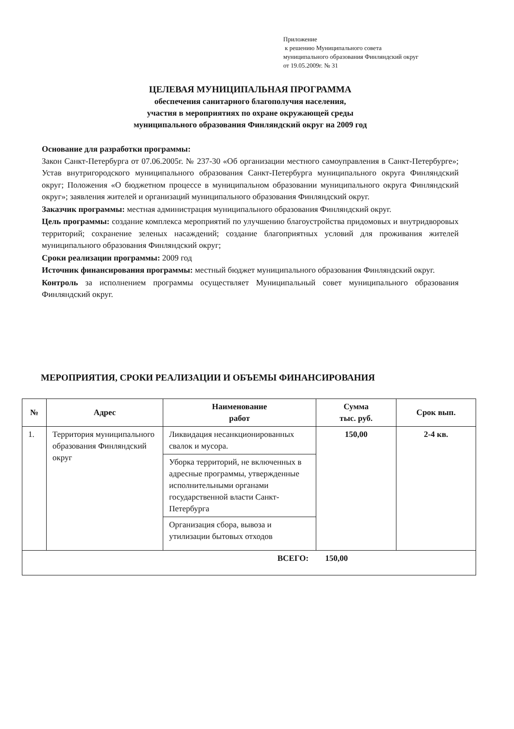Приложение
к решению Муниципального совета
муниципального образования Финляндский округ
от 19.05.2009г. № 31
ЦЕЛЕВАЯ МУНИЦИПАЛЬНАЯ ПРОГРАММА
обеспечения санитарного благополучия населения,
участия в мероприятиях по охране окружающей среды
муниципального образования Финляндский округ на 2009 год
Основание для разработки программы:
Закон Санкт-Петербурга от 07.06.2005г. № 237-30 «Об организации местного самоуправления в Санкт-Петербурге»; Устав внутригородского муниципального образования Санкт-Петербурга муниципального округа Финляндский округ; Положения «О бюджетном процессе в муниципальном образовании муниципального округа Финляндский округ»; заявления жителей и организаций муниципального образования Финляндский округ.
Заказчик программы: местная администрация муниципального образования Финляндский округ.
Цель программы: создание комплекса мероприятий по улучшению благоустройства придомовых и внутридворовых территорий; сохранение зеленых насаждений; создание благоприятных условий для проживания жителей муниципального образования Финляндский округ;
Сроки реализации программы: 2009 год
Источник финансирования программы: местный бюджет муниципального образования Финляндский округ.
Контроль за исполнением программы осуществляет Муниципальный совет муниципального образования Финляндский округ.
МЕРОПРИЯТИЯ, СРОКИ РЕАЛИЗАЦИИ И ОБЪЕМЫ ФИНАНСИРОВАНИЯ
| № | Адрес | Наименование работ | Сумма тыс. руб. | Срок вып. |
| --- | --- | --- | --- | --- |
| 1. | Территория муниципального образования Финляндский округ | Ликвидация несанкционированных свалок и мусора. | 150,00 | 2-4 кв. |
| | | Уборка территорий, не включенных в адресные программы, утвержденные исполнительными органами государственной власти Санкт-Петербурга | | |
| | | Организация сбора, вывоза и утилизации бытовых отходов | | |
| ВСЕГО: 150,00 | | | | |